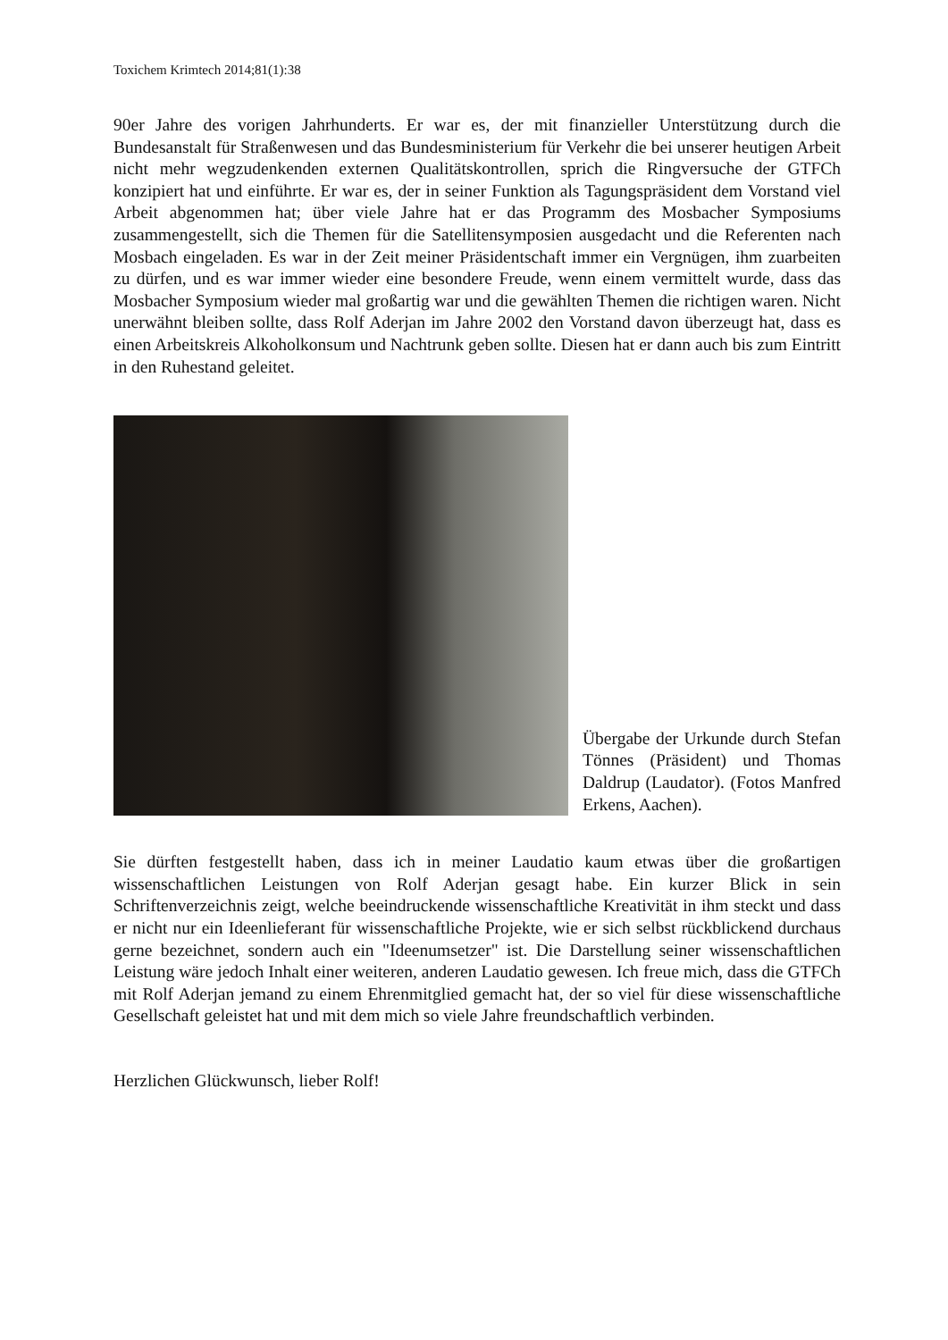Toxichem Krimtech 2014;81(1):38
90er Jahre des vorigen Jahrhunderts. Er war es, der mit finanzieller Unterstützung durch die Bundesanstalt für Straßenwesen und das Bundesministerium für Verkehr die bei unserer heutigen Arbeit nicht mehr wegzudenkenden externen Qualitätskontrollen, sprich die Ringversuche der GTFCh konzipiert hat und einführte. Er war es, der in seiner Funktion als Tagungspräsident dem Vorstand viel Arbeit abgenommen hat; über viele Jahre hat er das Programm des Mosbacher Symposiums zusammengestellt, sich die Themen für die Satellitensymposien ausgedacht und die Referenten nach Mosbach eingeladen. Es war in der Zeit meiner Präsidentschaft immer ein Vergnügen, ihm zuarbeiten zu dürfen, und es war immer wieder eine besondere Freude, wenn einem vermittelt wurde, dass das Mosbacher Symposium wieder mal großartig war und die gewählten Themen die richtigen waren. Nicht unerwähnt bleiben sollte, dass Rolf Aderjan im Jahre 2002 den Vorstand davon überzeugt hat, dass es einen Arbeitskreis Alkoholkonsum und Nachtrunk geben sollte. Diesen hat er dann auch bis zum Eintritt in den Ruhestand geleitet.
Übergabe der Urkunde durch Stefan Tönnes (Präsident) und Thomas Daldrup (Laudator). (Fotos Manfred Erkens, Aachen).
Sie dürften festgestellt haben, dass ich in meiner Laudatio kaum etwas über die großartigen wissenschaftlichen Leistungen von Rolf Aderjan gesagt habe. Ein kurzer Blick in sein Schriftenverzeichnis zeigt, welche beeindruckende wissenschaftliche Kreativität in ihm steckt und dass er nicht nur ein Ideenlieferant für wissenschaftliche Projekte, wie er sich selbst rückblickend durchaus gerne bezeichnet, sondern auch ein "Ideenumsetzer" ist. Die Darstellung seiner wissenschaftlichen Leistung wäre jedoch Inhalt einer weiteren, anderen Laudatio gewesen. Ich freue mich, dass die GTFCh mit Rolf Aderjan jemand zu einem Ehrenmitglied gemacht hat, der so viel für diese wissenschaftliche Gesellschaft geleistet hat und mit dem mich so viele Jahre freundschaftlich verbinden.
Herzlichen Glückwunsch, lieber Rolf!